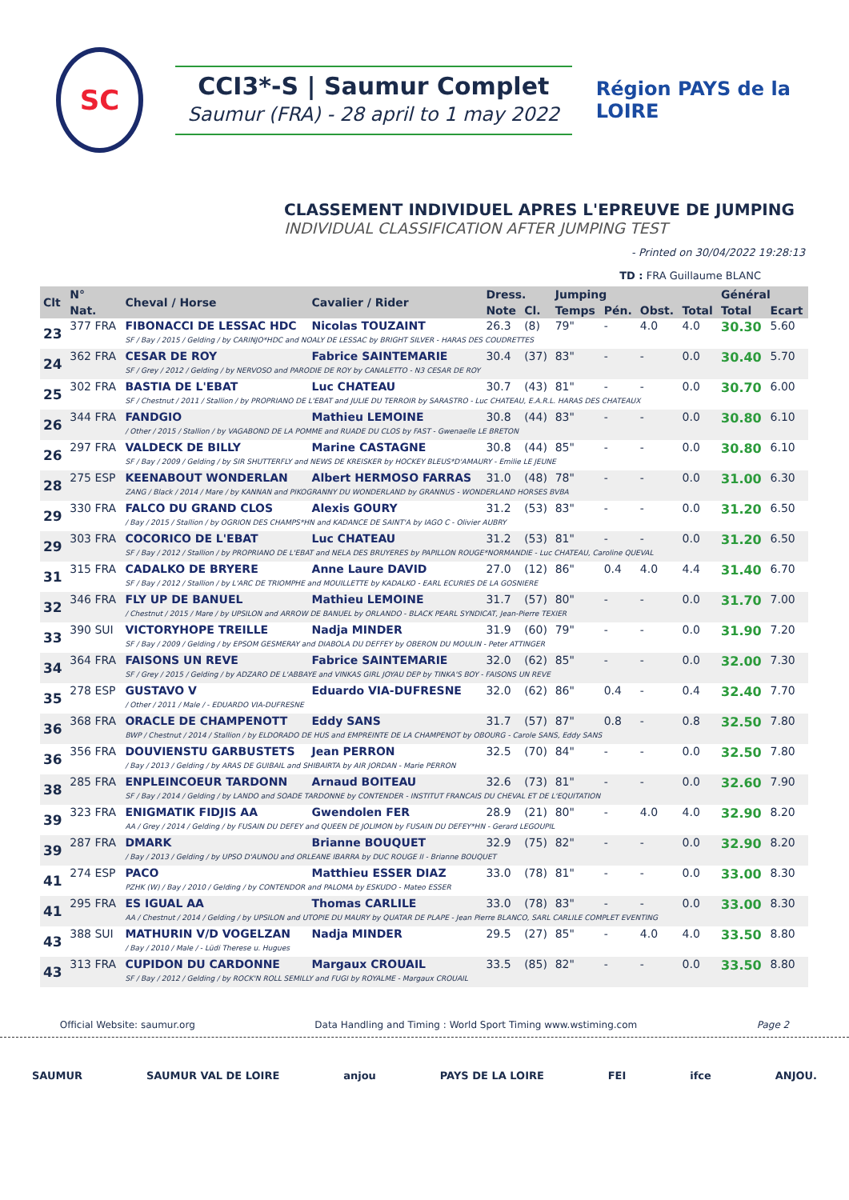SC
CCI3*-S | Saumur Complet
Saumur (FRA) - 28 april to 1 may 2022
Région PAYS de la LOIRE
CLASSEMENT INDIVIDUEL APRES L'EPREUVE DE JUMPING
INDIVIDUAL CLASSIFICATION AFTER JUMPING TEST
- Printed on 30/04/2022 19:28:13
TD : FRA Guillaume BLANC
| Clt | N° | Cheval / Horse | Cavalier / Rider | Dress. | | Jumping | | | | Général | |
| --- | --- | --- | --- | --- | --- | --- | --- | --- | --- | --- | --- |
| | Nat. | | | Note | Cl. | Temps | Pén. | Obst. | Total | Total | Ecart |
| 23 | 377 FRA | FIBONACCI DE LESSAC HDC | Nicolas TOUZAINT | 26.3 | (8) | 79" | - | 4.0 | 4.0 | 30.30 | 5.60 |
| | | SF / Bay / 2015 / Gelding / by CARINJO*HDC and NOALY DE LESSAC by BRIGHT SILVER - HARAS DES COUDRETTES | | | | | | | | | |
| 24 | 362 FRA | CESAR DE ROY | Fabrice SAINTEMARIE | 30.4 | (37) | 83" | - | - | 0.0 | 30.40 | 5.70 |
| | | SF / Grey / 2012 / Gelding / by NERVOSO and PARODIE DE ROY by CANALETTO - N3 CESAR DE ROY | | | | | | | | | |
| 25 | 302 FRA | BASTIA DE L'EBAT | Luc CHATEAU | 30.7 | (43) | 81" | - | - | 0.0 | 30.70 | 6.00 |
| | | SF / Chestnut / 2011 / Stallion / by PROPRIANO DE L'EBAT and JULIE DU TERROIR by SARASTRO - Luc CHATEAU, E.A.R.L. HARAS DES CHATEAUX | | | | | | | | | |
| 26 | 344 FRA | FANDGIO | Mathieu LEMOINE | 30.8 | (44) | 83" | - | - | 0.0 | 30.80 | 6.10 |
| | | / Other / 2015 / Stallion / by VAGABOND DE LA POMME and RUADE DU CLOS by FAST - Gwenaelle LE BRETON | | | | | | | | | |
| 26 | 297 FRA | VALDECK DE BILLY | Marine CASTAGNE | 30.8 | (44) | 85" | - | - | 0.0 | 30.80 | 6.10 |
| | | SF / Bay / 2009 / Gelding / by SIR SHUTTERFLY and NEWS DE KREISKER by HOCKEY BLEUS*D'AMAURY - Emilie LE JEUNE | | | | | | | | | |
| 28 | 275 ESP | KEENABOUT WONDERLAN | Albert HERMOSO FARRAS | 31.0 | (48) | 78" | - | - | 0.0 | 31.00 | 6.30 |
| | | ZANG / Black / 2014 / Mare / by KANNAN and PIKOGRANNY DU WONDERLAND by GRANNUS - WONDERLAND HORSES BVBA | | | | | | | | | |
| 29 | 330 FRA | FALCO DU GRAND CLOS | Alexis GOURY | 31.2 | (53) | 83" | - | - | 0.0 | 31.20 | 6.50 |
| | | / Bay / 2015 / Stallion / by OGRION DES CHAMPS*HN and KADANCE DE SAINT'A by IAGO C - Olivier AUBRY | | | | | | | | | |
| 29 | 303 FRA | COCORICO DE L'EBAT | Luc CHATEAU | 31.2 | (53) | 81" | - | - | 0.0 | 31.20 | 6.50 |
| | | SF / Bay / 2012 / Stallion / by PROPRIANO DE L'EBAT and NELA DES BRUYERES by PAPILLON ROUGE*NORMANDIE - Luc CHATEAU, Caroline QUEVAL | | | | | | | | | |
| 31 | 315 FRA | CADALKO DE BRYERE | Anne Laure DAVID | 27.0 | (12) | 86" | 0.4 | 4.0 | 4.4 | 31.40 | 6.70 |
| | | SF / Bay / 2012 / Stallion / by L'ARC DE TRIOMPHE and MOUILLETTE by KADALKO - EARL ECURIES DE LA GOSNIERE | | | | | | | | | |
| 32 | 346 FRA | FLY UP DE BANUEL | Mathieu LEMOINE | 31.7 | (57) | 80" | - | - | 0.0 | 31.70 | 7.00 |
| | | / Chestnut / 2015 / Mare / by UPSILON and ARROW DE BANUEL by ORLANDO - BLACK PEARL SYNDICAT, Jean-Pierre TEXIER | | | | | | | | | |
| 33 | 390 SUI | VICTORYHOPE TREILLE | Nadja MINDER | 31.9 | (60) | 79" | - | - | 0.0 | 31.90 | 7.20 |
| | | SF / Bay / 2009 / Gelding / by EPSOM GESMERAY and DIABOLA DU DEFFEY by OBERON DU MOULIN - Peter ATTINGER | | | | | | | | | |
| 34 | 364 FRA | FAISONS UN REVE | Fabrice SAINTEMARIE | 32.0 | (62) | 85" | - | - | 0.0 | 32.00 | 7.30 |
| | | SF / Grey / 2015 / Gelding / by ADZARO DE L'ABBAYE and VINKAS GIRL JOYAU DEP by TINKA'S BOY - FAISONS UN REVE | | | | | | | | | |
| 35 | 278 ESP | GUSTAVO V | Eduardo VIA-DUFRESNE | 32.0 | (62) | 86" | 0.4 | - | 0.4 | 32.40 | 7.70 |
| | | / Other / 2011 / Male / - EDUARDO VIA-DUFRESNE | | | | | | | | | |
| 36 | 368 FRA | ORACLE DE CHAMPENOTT | Eddy SANS | 31.7 | (57) | 87" | 0.8 | - | 0.8 | 32.50 | 7.80 |
| | | BWP / Chestnut / 2014 / Stallion / by ELDORADO DE HUS and EMPREINTE DE LA CHAMPENOT by OBOURG - Carole SANS, Eddy SANS | | | | | | | | | |
| 36 | 356 FRA | DOUVIENSTU GARBUSTETS | Jean PERRON | 32.5 | (70) | 84" | - | - | 0.0 | 32.50 | 7.80 |
| | | / Bay / 2013 / Gelding / by ARAS DE GUIBAIL and SHIBAIRTA by AIR JORDAN - Marie PERRON | | | | | | | | | |
| 38 | 285 FRA | ENPLEINCOEUR TARDONN | Arnaud BOITEAU | 32.6 | (73) | 81" | - | - | 0.0 | 32.60 | 7.90 |
| | | SF / Bay / 2014 / Gelding / by LANDO and SOADE TARDONNE by CONTENDER - INSTITUT FRANCAIS DU CHEVAL ET DE L'EQUITATION | | | | | | | | | |
| 39 | 323 FRA | ENIGMATIK FIDJIS AA | Gwendolen FER | 28.9 | (21) | 80" | - | 4.0 | 4.0 | 32.90 | 8.20 |
| | | AA / Grey / 2014 / Gelding / by FUSAIN DU DEFEY and QUEEN DE JOLIMON by FUSAIN DU DEFEY*HN - Gerard LEGOUPIL | | | | | | | | | |
| 39 | 287 FRA | DMARK | Brianne BOUQUET | 32.9 | (75) | 82" | - | - | 0.0 | 32.90 | 8.20 |
| | | / Bay / 2013 / Gelding / by UPSO D'AUNOU and ORLEANE IBARRA by DUC ROUGE II - Brianne BOUQUET | | | | | | | | | |
| 41 | 274 ESP | PACO | Matthieu ESSER DIAZ | 33.0 | (78) | 81" | - | - | 0.0 | 33.00 | 8.30 |
| | | PZHK (W) / Bay / 2010 / Gelding / by CONTENDOR and PALOMA by ESKUDO - Mateo ESSER | | | | | | | | | |
| 41 | 295 FRA | ES IGUAL AA | Thomas CARLILE | 33.0 | (78) | 83" | - | - | 0.0 | 33.00 | 8.30 |
| | | AA / Chestnut / 2014 / Gelding / by UPSILON and UTOPIE DU MAURY by QUATAR DE PLAPE - Jean Pierre BLANCO, SARL CARLILE COMPLET EVENTING | | | | | | | | | |
| 43 | 388 SUI | MATHURIN V/D VOGELZAN | Nadja MINDER | 29.5 | (27) | 85" | - | 4.0 | 4.0 | 33.50 | 8.80 |
| | | / Bay / 2010 / Male / - Lüdi Therese u. Hugues | | | | | | | | | |
| 43 | 313 FRA | CUPIDON DU CARDONNE | Margaux CROUAIL | 33.5 | (85) | 82" | - | - | 0.0 | 33.50 | 8.80 |
| | | SF / Bay / 2012 / Gelding / by ROCK'N ROLL SEMILLY and FUGI by ROYALME - Margaux CROUAIL | | | | | | | | | |
Official Website: saumur.org Data Handling and Timing : World Sport Timing www.wstiming.com Page 2
SAUMUR SAUMUR VAL DE LOIRE anjou PAYS DE LA LOIRE FEI ifce ANJOU.